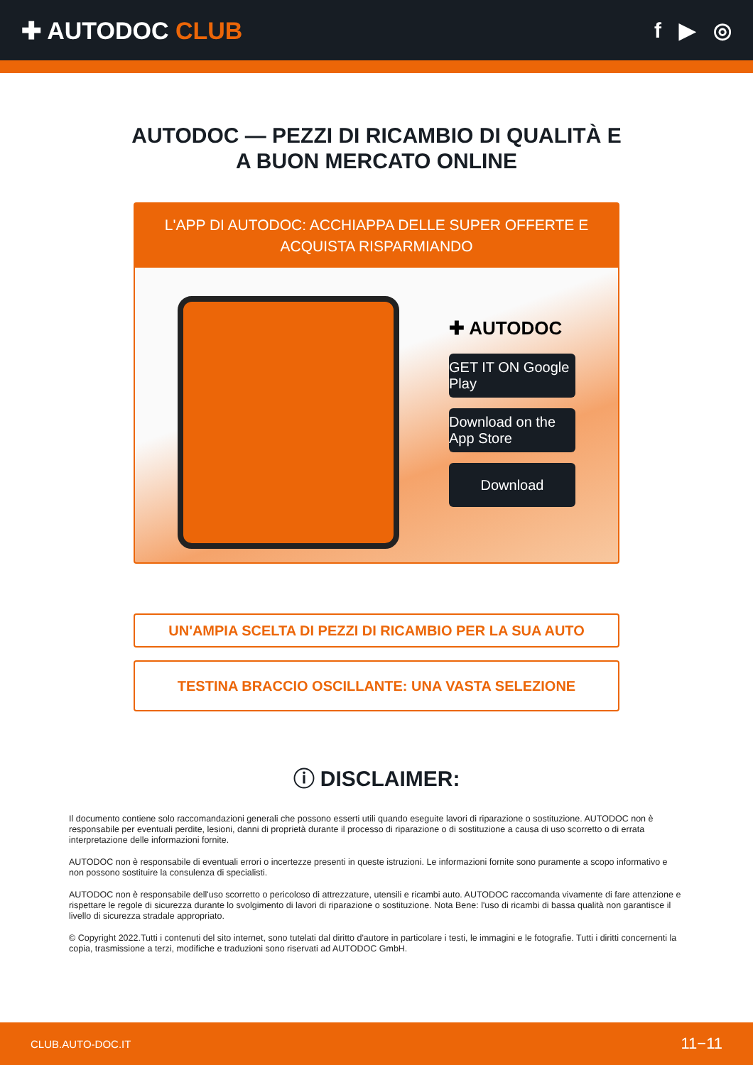✚ AUTODOC CLUB f ▶ ◎
AUTODOC — PEZZI DI RICAMBIO DI QUALITÀ E A BUON MERCATO ONLINE
L'APP DI AUTODOC: ACCHIAPPA DELLE SUPER OFFERTE E ACQUISTA RISPARMIANDO
✚ AUTODOC
GET IT ON Google Play
Download on the App Store
Download
UN'AMPIA SCELTA DI PEZZI DI RICAMBIO PER LA SUA AUTO
TESTINA BRACCIO OSCILLANTE: UNA VASTA SELEZIONE
ⓘ DISCLAIMER:
Il documento contiene solo raccomandazioni generali che possono esserti utili quando eseguite lavori di riparazione o sostituzione. AUTODOC non è responsabile per eventuali perdite, lesioni, danni di proprietà durante il processo di riparazione o di sostituzione a causa di uso scorretto o di errata interpretazione delle informazioni fornite.
AUTODOC non è responsabile di eventuali errori o incertezze presenti in queste istruzioni. Le informazioni fornite sono puramente a scopo informativo e non possono sostituire la consulenza di specialisti.
AUTODOC non è responsabile dell'uso scorretto o pericoloso di attrezzature, utensili e ricambi auto. AUTODOC raccomanda vivamente di fare attenzione e rispettare le regole di sicurezza durante lo svolgimento di lavori di riparazione o sostituzione. Nota Bene: l'uso di ricambi di bassa qualità non garantisce il livello di sicurezza stradale appropriato.
© Copyright 2022.Tutti i contenuti del sito internet, sono tutelati dal diritto d'autore in particolare i testi, le immagini e le fotografie. Tutti i diritti concernenti la copia, trasmissione a terzi, modifiche e traduzioni sono riservati ad AUTODOC GmbH.
CLUB.AUTO-DOC.IT 11−11